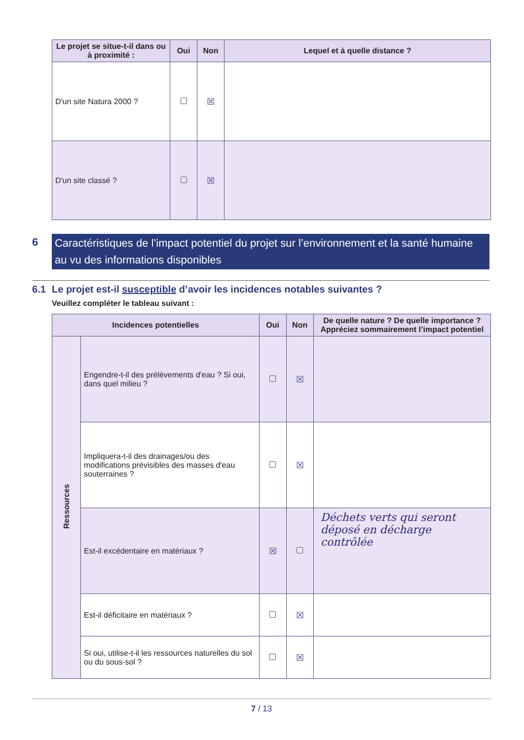| Le projet se situe-t-il dans ou à proximité : | Oui | Non | Lequel et à quelle distance ? |
| --- | --- | --- | --- |
| D'un site Natura 2000 ? | | ☒ | |
| D'un site classé ? | | ☒ | |
6
Caractéristiques de l’impact potentiel du projet sur l’environnement et la santé humaine au vu des informations disponibles
6.1 Le projet est-il susceptible d’avoir les incidences notables suivantes ?
Veuillez compléter le tableau suivant :
| Incidences potentielles | | Oui | Non | De quelle nature ? De quelle importance ? Appréciez sommairement l’impact potentiel |
| --- | --- | --- | --- | --- |
| Ressources | Engendre-t-il des prélèvements d'eau ? Si oui, dans quel milieu ? | | ☒ | |
| | Impliquera-t-il des drainages/ou des modifications prévisibles des masses d'eau souterraines ? | | ☒ | |
| | Est-il excédentaire en matériaux ? | ☒ | | Déchets verts qui seront déposé en décharge contrôlée |
| | Est-il déficitaire en matériaux ? | | ☒ | |
| | Si oui, utilise-t-il les ressources naturelles du sol ou du sous-sol ? | | ☒ | |
7 / 13